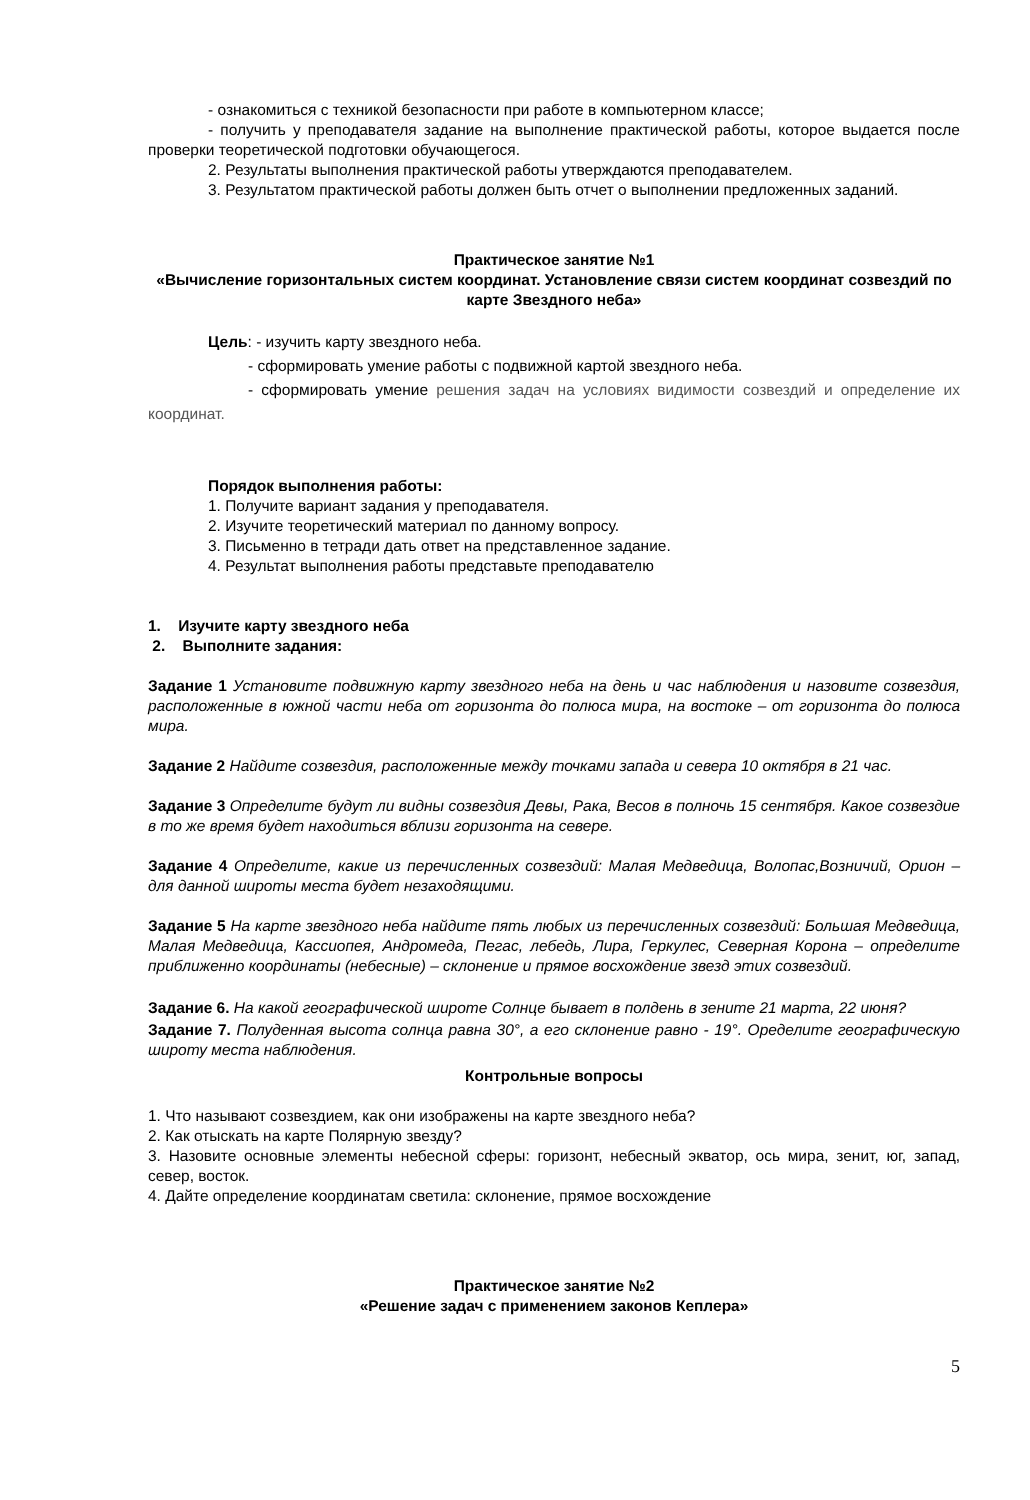- ознакомиться с техникой безопасности при работе в компьютерном классе;
- получить у преподавателя задание на выполнение практической работы, которое выдается после проверки теоретической подготовки обучающегося.
2. Результаты выполнения практической работы утверждаются преподавателем.
3. Результатом практической работы должен быть отчет о выполнении предложенных заданий.
Практическое занятие №1
«Вычисление горизонтальных систем координат. Установление связи систем координат созвездий по карте Звездного неба»
Цель: - изучить карту звездного неба.
- сформировать умение работы с подвижной картой звездного неба.
- сформировать умение решения задач на условиях видимости созвездий и определение их координат.
Порядок выполнения работы:
1. Получите вариант задания у преподавателя.
2. Изучите теоретический материал по данному вопросу.
3. Письменно в тетради дать ответ на представленное задание.
4. Результат выполнения работы представьте преподавателю
1. Изучите карту звездного неба
2. Выполните задания:
Задание 1 Установите подвижную карту звездного неба на день и час наблюдения и назовите созвездия, расположенные в южной части неба от горизонта до полюса мира, на востоке – от горизонта до полюса мира.
Задание 2 Найдите созвездия, расположенные между точками запада и севера 10 октября в 21 час.
Задание 3 Определите будут ли видны созвездия Девы, Рака, Весов в полночь 15 сентября. Какое созвездие в то же время будет находиться вблизи горизонта на севере.
Задание 4 Определите, какие из перечисленных созвездий: Малая Медведица, Волопас,Возничий, Орион – для данной широты места будет незаходящими.
Задание 5 На карте звездного неба найдите пять любых из перечисленных созвездий: Большая Медведица, Малая Медведица, Кассиопея, Андромеда, Пегас, лебедь, Лира, Геркулес, Северная Корона – определите приближенно координаты (небесные) – склонение и прямое восхождение звезд этих созвездий.
Задание 6. На какой географической широте Солнце бывает в полдень в зените 21 марта, 22 июня?
Задание 7. Полуденная высота солнца равна 30°, а его склонение равно - 19°. Оределите географическую широту места наблюдения.
Контрольные вопросы
1. Что называют созвездием, как они изображены на карте звездного неба?
2. Как отыскать на карте Полярную звезду?
3. Назовите основные элементы небесной сферы: горизонт, небесный экватор, ось мира, зенит, юг, запад, север, восток.
4. Дайте определение координатам светила: склонение, прямое восхождение
Практическое занятие №2
«Решение задач с применением законов Кеплера»
5